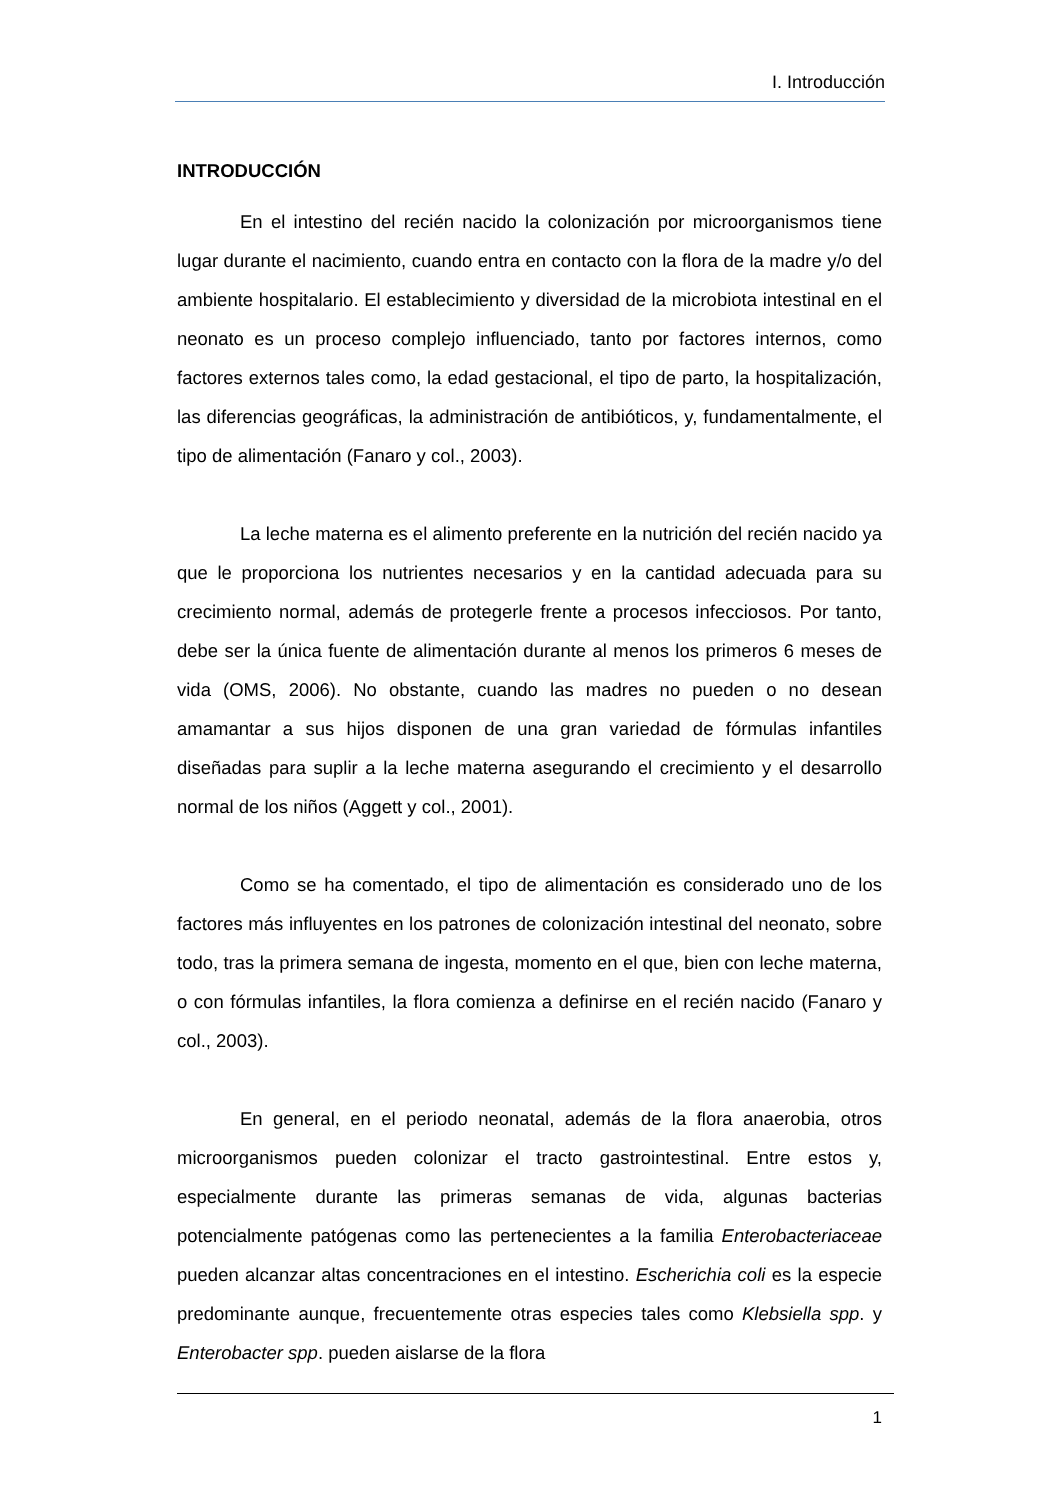I. Introducción
INTRODUCCIÓN
En el intestino del recién nacido la colonización por microorganismos tiene lugar durante el nacimiento, cuando entra en contacto con la flora de la madre y/o del ambiente hospitalario. El establecimiento y diversidad de la microbiota intestinal en el neonato es un proceso complejo influenciado, tanto por factores internos, como factores externos tales como, la edad gestacional, el tipo de parto, la hospitalización, las diferencias geográficas, la administración de antibióticos, y, fundamentalmente, el tipo de alimentación (Fanaro y col., 2003).
La leche materna es el alimento preferente en la nutrición del recién nacido ya que le proporciona los nutrientes necesarios y en la cantidad adecuada para su crecimiento normal, además de protegerle frente a procesos infecciosos. Por tanto, debe ser la única fuente de alimentación durante al menos los primeros 6 meses de vida (OMS, 2006). No obstante, cuando las madres no pueden o no desean amamantar a sus hijos disponen de una gran variedad de fórmulas infantiles diseñadas para suplir a la leche materna asegurando el crecimiento y el desarrollo normal de los niños (Aggett y col., 2001).
Como se ha comentado, el tipo de alimentación es considerado uno de los factores más influyentes en los patrones de colonización intestinal del neonato, sobre todo, tras la primera semana de ingesta, momento en el que, bien con leche materna, o con fórmulas infantiles, la flora comienza a definirse en el recién nacido (Fanaro y col., 2003).
En general, en el periodo neonatal, además de la flora anaerobia, otros microorganismos pueden colonizar el tracto gastrointestinal. Entre estos y, especialmente durante las primeras semanas de vida, algunas bacterias potencialmente patógenas como las pertenecientes a la familia Enterobacteriaceae pueden alcanzar altas concentraciones en el intestino. Escherichia coli es la especie predominante aunque, frecuentemente otras especies tales como Klebsiella spp. y Enterobacter spp. pueden aislarse de la flora
1